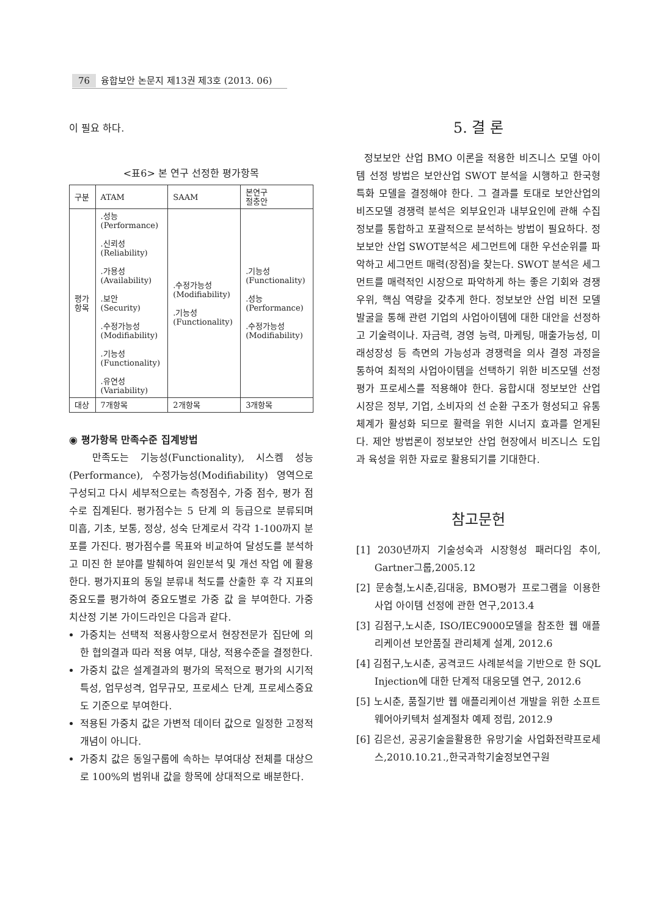76 융합보안 논문지 제13권 제3호 (2013. 06)
이 필요 하다.
<표6> 본 연구 선정한 평가항목
| 구분 | ATAM | SAAM | 본연구 절충안 |
| --- | --- | --- | --- |
| 평가 항목 | .성능 (Performance) .신뢰성 (Reliability) .가용성 (Availability) .보안 (Security) .수정가능성 (Modifiability) .기능성 (Functionality) .유연성 (Variability) | .수정가능성 (Modifiability) .기능성 (Functionality) | .기능성 (Functionality) .성능 (Performance) .수정가능성 (Modifiability) |
| 대상 | 7개항목 | 2개항목 | 3개항목 |
◉ 평가항목 만족수준 집계방법
만족도는 기능성(Functionality), 시스켐 성능(Performance), 수정가능성(Modifiability) 영역으로 구성되고 다시 세부적으로는 측정점수, 가중 점수, 평가 점수로 집계된다. 평가점수는 5 단계 의 등급으로 분류되며 미흡, 기초, 보통, 정상, 성숙 단계로서 각각 1-100까지 분포를 가진다. 평가점수를 목표와 비교하여 달성도를 분석하고 미진 한 분야를 발췌하여 원인분석 및 개선 작업 에 활용한다. 평가지표의 동일 분류내 척도를 산출한 후 각 지표의 중요도를 평가하여 중요도별로 가중 값 을 부여한다. 가중치산정 기본 가이드라인은 다음과 같다.
가중치는 선택적 적용사항으로서 현장전문가 집단에 의한 협의결과 따라 적용 여부, 대상, 적용수준을 결정한다.
가중치 값은 설계결과의 평가의 목적으로 평가의 시기적 특성, 업무성격, 업무규모, 프로세스 단계, 프로세스중요도 기준으로 부여한다.
적용된 가중치 값은 가변적 데이터 값으로 일정한 고정적 개념이 아니다.
가중치 값은 동일구룹에 속하는 부여대상 전체를 대상으로 100%의 범위내 값을 항목에 상대적으로 배분한다.
5. 결 론
정보보안 산업 BMO 이론을 적용한 비즈니스 모델 아이템 선정 방법은 보안산업 SWOT 분석을 시행하고 한국형 특화 모델을 결정해야 한다. 그 결과를 토대로 보안산업의 비즈모델 경쟁력 분석은 외부요인과 내부요인에 관해 수집정보를 통합하고 포괄적으로 분석하는 방법이 필요하다. 정보보안 산업 SWOT분석은 세그먼트에 대한 우선순위를 파악하고 세그먼트 매력(장점)을 찾는다. SWOT 분석은 세그먼트를 매력적인 시장으로 파악하게 하는 좋은 기회와 경쟁우위, 핵심 역량을 갖추게 한다. 정보보안 산업 비전 모델 발굴을 통해 관련 기업의 사업아이템에 대한 대안을 선정하고 기술력이나. 자금력, 경영 능력, 마케팅, 매출가능성, 미래성장성 등 측면의 가능성과 경쟁력을 의사 결정 과정을 통하여 최적의 사업아이템을 선택하기 위한 비즈모델 선정 평가 프로세스를 적용해야 한다. 융합시대 정보보안 산업 시장은 정부, 기업, 소비자의 선 순환 구조가 형성되고 유통체계가 활성화 되므로 활력을 위한 시너지 효과를 얻게된다. 제안 방법론이 정보보안 산업 현장에서 비즈니스 도입과 육성을 위한 자료로 활용되기를 기대한다.
참고문헌
[1] 2030년까지 기술성숙과 시장형성 패러다임 추이, Gartner그룹,2005.12
[2] 문송철,노시춘,김대웅, BMO평가 프로그램을 이용한 사업 아이템 선정에 관한 연구,2013.4
[3] 김점구,노시춘, ISO/IEC9000모델을 참조한 웹 애플리케이션 보안품질 관리체계 설계, 2012.6
[4] 김점구,노시춘, 공격코드 사례분석을 기반으로 한 SQL Injection에 대한 단계적 대응모델 연구, 2012.6
[5] 노시춘, 품질기반 웹 애플리케이션 개발을 위한 소프트웨어아키텍처 설계절차 예제 정립, 2012.9
[6] 김은선, 공공기술을활용한 유망기술 사업화전략프로세스,2010.10.21.,한국과학기술정보연구원